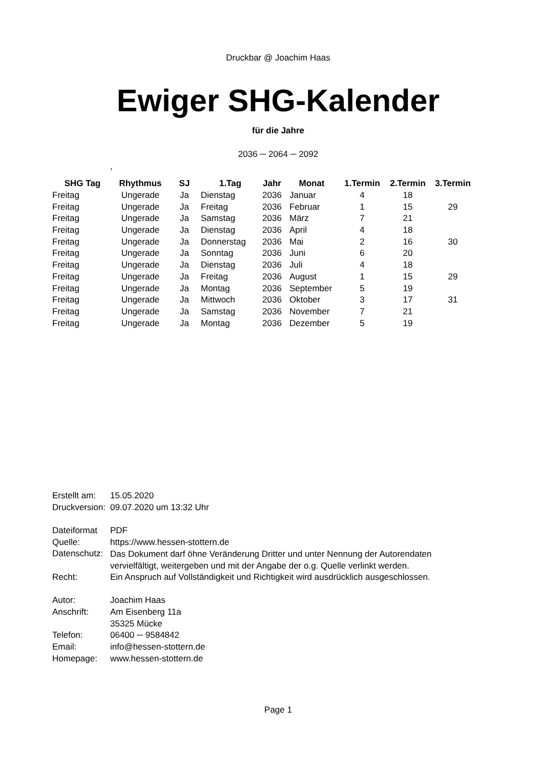Druckbar @ Joachim Haas
Ewiger SHG-Kalender
für die Jahre
2036 ─ 2064 ─ 2092
,
| SHG Tag | Rhythmus | SJ | 1.Tag | Jahr | Monat | 1.Termin | 2.Termin | 3.Termin |
| --- | --- | --- | --- | --- | --- | --- | --- | --- |
| Freitag | Ungerade | Ja | Dienstag | 2036 | Januar | 4 | 18 | |
| Freitag | Ungerade | Ja | Freitag | 2036 | Februar | 1 | 15 | 29 |
| Freitag | Ungerade | Ja | Samstag | 2036 | März | 7 | 21 | |
| Freitag | Ungerade | Ja | Dienstag | 2036 | April | 4 | 18 | |
| Freitag | Ungerade | Ja | Donnerstag | 2036 | Mai | 2 | 16 | 30 |
| Freitag | Ungerade | Ja | Sonntag | 2036 | Juni | 6 | 20 | |
| Freitag | Ungerade | Ja | Dienstag | 2036 | Juli | 4 | 18 | |
| Freitag | Ungerade | Ja | Freitag | 2036 | August | 1 | 15 | 29 |
| Freitag | Ungerade | Ja | Montag | 2036 | September | 5 | 19 | |
| Freitag | Ungerade | Ja | Mittwoch | 2036 | Oktober | 3 | 17 | 31 |
| Freitag | Ungerade | Ja | Samstag | 2036 | November | 7 | 21 | |
| Freitag | Ungerade | Ja | Montag | 2036 | Dezember | 5 | 19 | |
| Erstellt am: | 15.05.2020 |
| Druckversion: | 09.07.2020 um 13:32 Uhr |
| Dateiformat | PDF |
| Quelle: | https://www.hessen-stottern.de |
| Datenschutz: | Das Dokument darf öhne Veränderung Dritter und unter Nennung der Autorendaten vervielfältigt, weitergeben und mit der Angabe der o.g. Quelle verlinkt werden. |
| Recht: | Ein Anspruch auf Vollständigkeit und Richtigkeit wird ausdrücklich ausgeschlossen. |
| Autor: | Joachim Haas |
| Anschrift: | Am Eisenberg 11a |
| | 35325 Mücke |
| Telefon: | 06400 ─ 9584842 |
| Email: | info@hessen-stottern.de |
| Homepage: | www.hessen-stottern.de |
Page 1